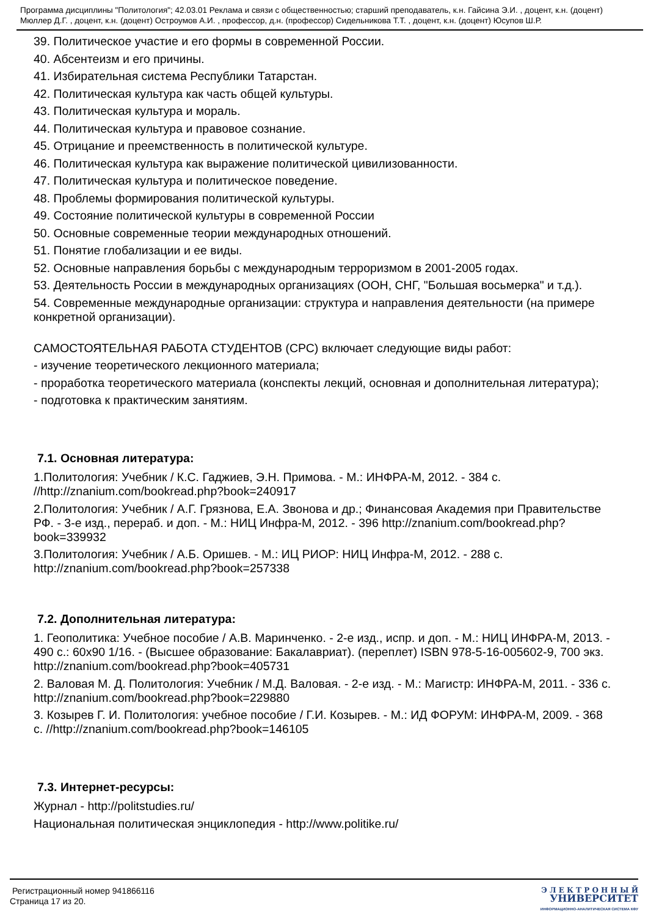Программа дисциплины "Политология"; 42.03.01 Реклама и связи с общественностью; старший преподаватель, к.н. Гайсина Э.И. , доцент, к.н. (доцент) Мюллер Д.Г. , доцент, к.н. (доцент) Остроумов А.И. , профессор, д.н. (профессор) Сидельникова Т.Т. , доцент, к.н. (доцент) Юсупов Ш.Р.
39. Политическое участие и его формы в современной России.
40. Абсентеизм и его причины.
41. Избирательная система Республики Татарстан.
42. Политическая культура как часть общей культуры.
43. Политическая культура и мораль.
44. Политическая культура и правовое сознание.
45. Отрицание и преемственность в политической культуре.
46. Политическая культура как выражение политической цивилизованности.
47. Политическая культура и политическое поведение.
48. Проблемы формирования политической культуры.
49. Состояние политической культуры в современной России
50. Основные современные теории международных отношений.
51. Понятие глобализации и ее виды.
52. Основные направления борьбы с международным терроризмом в 2001-2005 годах.
53. Деятельность России в международных организациях (ООН, СНГ, "Большая восьмерка" и т.д.).
54. Современные международные организации: структура и направления деятельности (на примере конкретной организации).
САМОСТОЯТЕЛЬНАЯ РАБОТА СТУДЕНТОВ (СРС) включает следующие виды работ:
- изучение теоретического лекционного материала;
- проработка теоретического материала (конспекты лекций, основная и дополнительная литература);
- подготовка к практическим занятиям.
7.1. Основная литература:
1.Политология: Учебник / К.С. Гаджиев, Э.Н. Примова. - М.: ИНФРА-М, 2012. - 384 с. //http://znanium.com/bookread.php?book=240917
2.Политология: Учебник / А.Г. Грязнова, Е.А. Звонова и др.; Финансовая Академия при Правительстве РФ. - 3-е изд., перераб. и доп. - М.: НИЦ Инфра-М, 2012. - 396 http://znanium.com/bookread.php?book=339932
3.Политология: Учебник / А.Б. Оришев. - М.: ИЦ РИОР: НИЦ Инфра-М, 2012. - 288 с. http://znanium.com/bookread.php?book=257338
7.2. Дополнительная литература:
1. Геополитика: Учебное пособие / А.В. Маринченко. - 2-е изд., испр. и доп. - М.: НИЦ ИНФРА-М, 2013. - 490 с.: 60x90 1/16. - (Высшее образование: Бакалавриат). (переплет) ISBN 978-5-16-005602-9, 700 экз. http://znanium.com/bookread.php?book=405731
2. Валовая М. Д. Политология: Учебник / М.Д. Валовая. - 2-е изд. - М.: Магистр: ИНФРА-М, 2011. - 336 с. http://znanium.com/bookread.php?book=229880
3. Козырев Г. И. Политология: учебное пособие / Г.И. Козырев. - М.: ИД ФОРУМ: ИНФРА-М, 2009. - 368 с. //http://znanium.com/bookread.php?book=146105
7.3. Интернет-ресурсы:
Журнал - http://politstudies.ru/
Национальная политическая энциклопедия - http://www.politike.ru/
Регистрационный номер 941866116
Страница 17 из 20.
Э Л Е К Т Р О Н Н Ы Й
УНИВЕРСИТЕТ
ИНФОРМАЦИОННО-АНАЛИТИЧЕСКАЯ СИСТЕМА КФУ